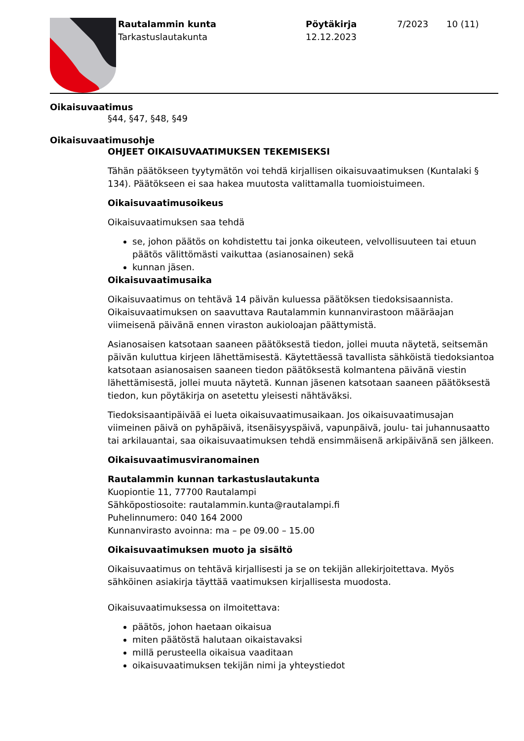Rautalammin kunta
Tarkastuslautakunta
Pöytäkirja
12.12.2023
7/2023 10 (11)
Oikaisuvaatimus
§44, §47, §48, §49
Oikaisuvaatimusohje
OHJEET OIKAISUVAATIMUKSEN TEKEMISEKSI
Tähän päätökseen tyytymätön voi tehdä kirjallisen oikaisuvaatimuksen (Kuntalaki § 134). Päätökseen ei saa hakea muutosta valittamalla tuomioistuimeen.
Oikaisuvaatimusoikeus
Oikaisuvaatimuksen saa tehdä
se, johon päätös on kohdistettu tai jonka oikeuteen, velvollisuuteen tai etuun päätös välittömästi vaikuttaa (asianosainen) sekä
kunnan jäsen.
Oikaisuvaatimusaika
Oikaisuvaatimus on tehtävä 14 päivän kuluessa päätöksen tiedoksisaannista. Oikaisuvaatimuksen on saavuttava Rautalammin kunnanvirastoon määräajan viimeisenä päivänä ennen viraston aukioloajan päättymistä.
Asianosaisen katsotaan saaneen päätöksestä tiedon, jollei muuta näytetä, seitsemän päivän kuluttua kirjeen lähettämisestä. Käytettäessä tavallista sähköistä tiedoksiantoa katsotaan asianosaisen saaneen tiedon päätöksestä kolmantena päivänä viestin lähettämisestä, jollei muuta näytetä. Kunnan jäsenen katsotaan saaneen päätöksestä tiedon, kun pöytäkirja on asetettu yleisesti nähtäväksi.
Tiedoksisaantipäivää ei lueta oikaisuvaatimusaikaan. Jos oikaisuvaatimusajan viimeinen päivä on pyhäpäivä, itsenäisyyspäivä, vapunpäivä, joulu- tai juhannusaatto tai arkilauantai, saa oikaisuvaatimuksen tehdä ensimmäisenä arkipäivänä sen jälkeen.
Oikaisuvaatimusviranomainen
Rautalammin kunnan tarkastuslautakunta
Kuopiontie 11, 77700 Rautalampi
Sähköpostiosoite: rautalammin.kunta@rautalampi.fi
Puhelinnumero: 040 164 2000
Kunnanvirasto avoinna: ma – pe 09.00 – 15.00
Oikaisuvaatimuksen muoto ja sisältö
Oikaisuvaatimus on tehtävä kirjallisesti ja se on tekijän allekirjoitettava. Myös sähköinen asiakirja täyttää vaatimuksen kirjallisesta muodosta.
Oikaisuvaatimuksessa on ilmoitettava:
päätös, johon haetaan oikaisua
miten päätöstä halutaan oikaistavaksi
millä perusteella oikaisua vaaditaan
oikaisuvaatimuksen tekijän nimi ja yhteystiedot